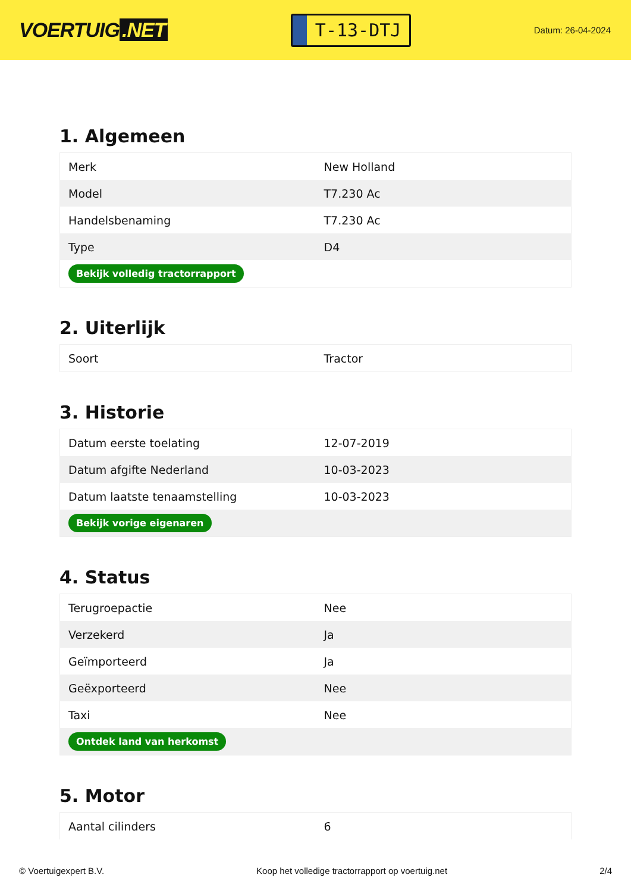VOERTUIG.NET
T-13-DTJ
Datum: 26-04-2024
1. Algemeen
| Merk | New Holland |
| Model | T7.230 Ac |
| Handelsbenaming | T7.230 Ac |
| Type | D4 |
| Bekijk volledig tractorrapport | |
2. Uiterlijk
| Soort | Tractor |
3. Historie
| Datum eerste toelating | 12-07-2019 |
| Datum afgifte Nederland | 10-03-2023 |
| Datum laatste tenaamstelling | 10-03-2023 |
| Bekijk vorige eigenaren | |
4. Status
| Terugroepactie | Nee |
| Verzekerd | Ja |
| Geïmporteerd | Ja |
| Geëxporteerd | Nee |
| Taxi | Nee |
| Ontdek land van herkomst | |
5. Motor
| Aantal cilinders | 6 |
© Voertuigexpert B.V. Koop het volledige tractorrapport op voertuig.net 2/4